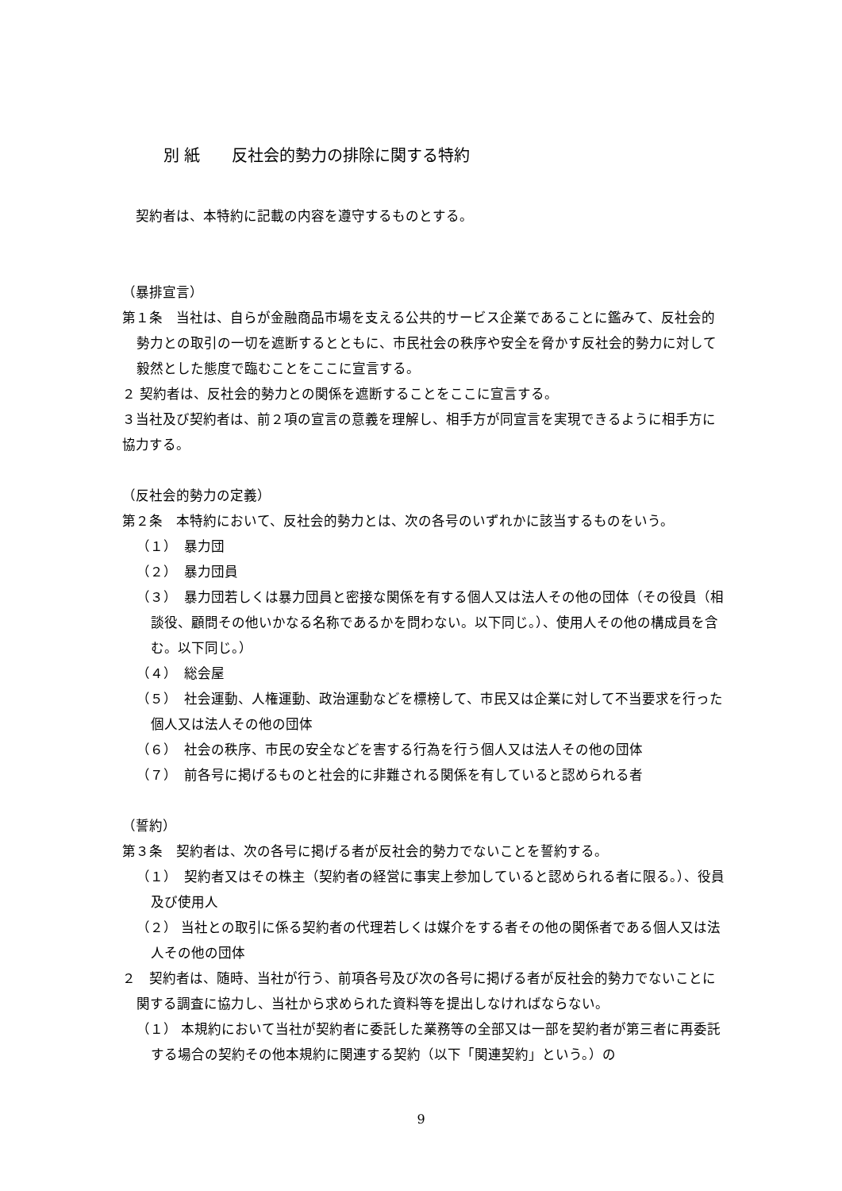別 紙　　反社会的勢力の排除に関する特約
　契約者は、本特約に記載の内容を遵守するものとする。
（暴排宣言）
第１条　当社は、自らが金融商品市場を支える公共的サービス企業であることに鑑みて、反社会的勢力との取引の一切を遮断するとともに、市民社会の秩序や安全を脅かす反社会的勢力に対して毅然とした態度で臨むことをここに宣言する。
２ 契約者は、反社会的勢力との関係を遮断することをここに宣言する。
３当社及び契約者は、前２項の宣言の意義を理解し、相手方が同宣言を実現できるように相手方に協力する。
（反社会的勢力の定義）
第２条　本特約において、反社会的勢力とは、次の各号のいずれかに該当するものをいう。
（１）　暴力団
（２）　暴力団員
（３）　暴力団若しくは暴力団員と密接な関係を有する個人又は法人その他の団体（その役員（相談役、顧問その他いかなる名称であるかを問わない。以下同じ。）、使用人その他の構成員を含む。以下同じ。）
（４）　総会屋
（５）　社会運動、人権運動、政治運動などを標榜して、市民又は企業に対して不当要求を行った個人又は法人その他の団体
（６）　社会の秩序、市民の安全などを害する行為を行う個人又は法人その他の団体
（７）　前各号に掲げるものと社会的に非難される関係を有していると認められる者
（誓約）
第３条　契約者は、次の各号に掲げる者が反社会的勢力でないことを誓約する。
（１）　契約者又はその株主（契約者の経営に事実上参加していると認められる者に限る。）、役員及び使用人
（２） 当社との取引に係る契約者の代理若しくは媒介をする者その他の関係者である個人又は法人その他の団体
２　契約者は、随時、当社が行う、前項各号及び次の各号に掲げる者が反社会的勢力でないことに関する調査に協力し、当社から求められた資料等を提出しなければならない。
（１） 本規約において当社が契約者に委託した業務等の全部又は一部を契約者が第三者に再委託する場合の契約その他本規約に関連する契約（以下「関連契約」という。）の
9